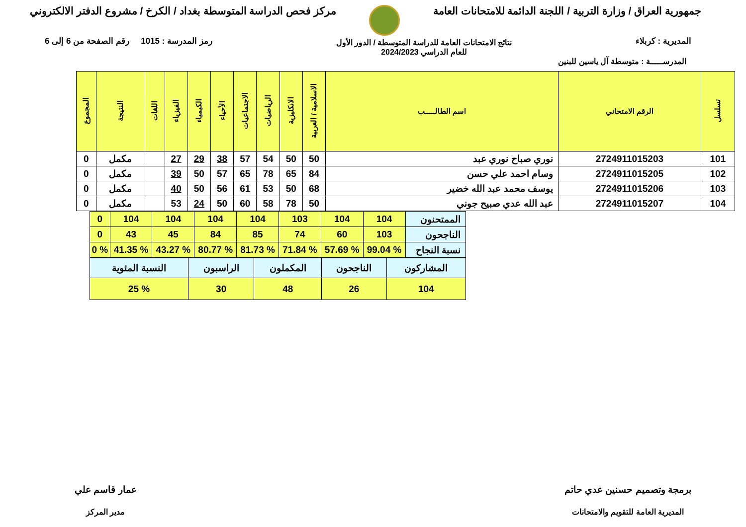جمهورية العراق / وزارة التربية / اللجنة الدائمة للامتحانات العامة
مركز فحص الدراسة المتوسطة بغداد / الكرخ / مشروع الدفتر الالكتروني
المديرية : كربلاء
نتائج الامتحانات العامة للدراسة المتوسطة / الدور الأول
للعام الدراسي 2024/2023
رمز المدرسة : 1015 رقم الصفحة من 6 إلى 6
المدرســـــة : متوسطة آل ياسين للبنين
| تسلسل | الرقم الامتحاني | اسم الطالـــــب | الاسلامية / العربية | الانكليزية | الرياضيات | الاجتماعيات | الأحياء | الكيمياء | الفيزياء | اللغات | النتيجة | المجموع |
| --- | --- | --- | --- | --- | --- | --- | --- | --- | --- | --- | --- | --- |
| 101 | 2724911015203 | نوري صباح نوري عبد | 50 | 50 | 54 | 57 | 38 | 29 | 27 | | مكمل | 0 |
| 102 | 2724911015205 | وسام احمد علي حسن | 84 | 65 | 78 | 65 | 57 | 50 | 39 | | مكمل | 0 |
| 103 | 2724911015206 | يوسف محمد عبد الله خضير | 68 | 50 | 53 | 61 | 56 | 50 | 40 | | مكمل | 0 |
| 104 | 2724911015207 | عبد الله عدي صبيح جوني | 50 | 78 | 58 | 60 | 50 | 24 | 53 | | مكمل | 0 |
| الممتحنون | 104 | 104 | 103 | 104 | 104 | 104 | 104 | 0 |
| الناجحون | 103 | 60 | 74 | 85 | 84 | 45 | 43 | 0 |
| نسبة النجاح | % 99.04 | % 57.69 | % 71.84 | % 81.73 | % 80.77 | % 43.27 | % 41.35 | % 0 |
| المشاركون | الناجحون | المكملون | الراسبون | النسبة المئوية |
| 104 | 26 | 48 | 30 | % 25 |
برمجة وتصميم حسنين عدي حاتم
المديرية العامة للتقويم والامتحانات
عمار قاسم علي
مدير المركز